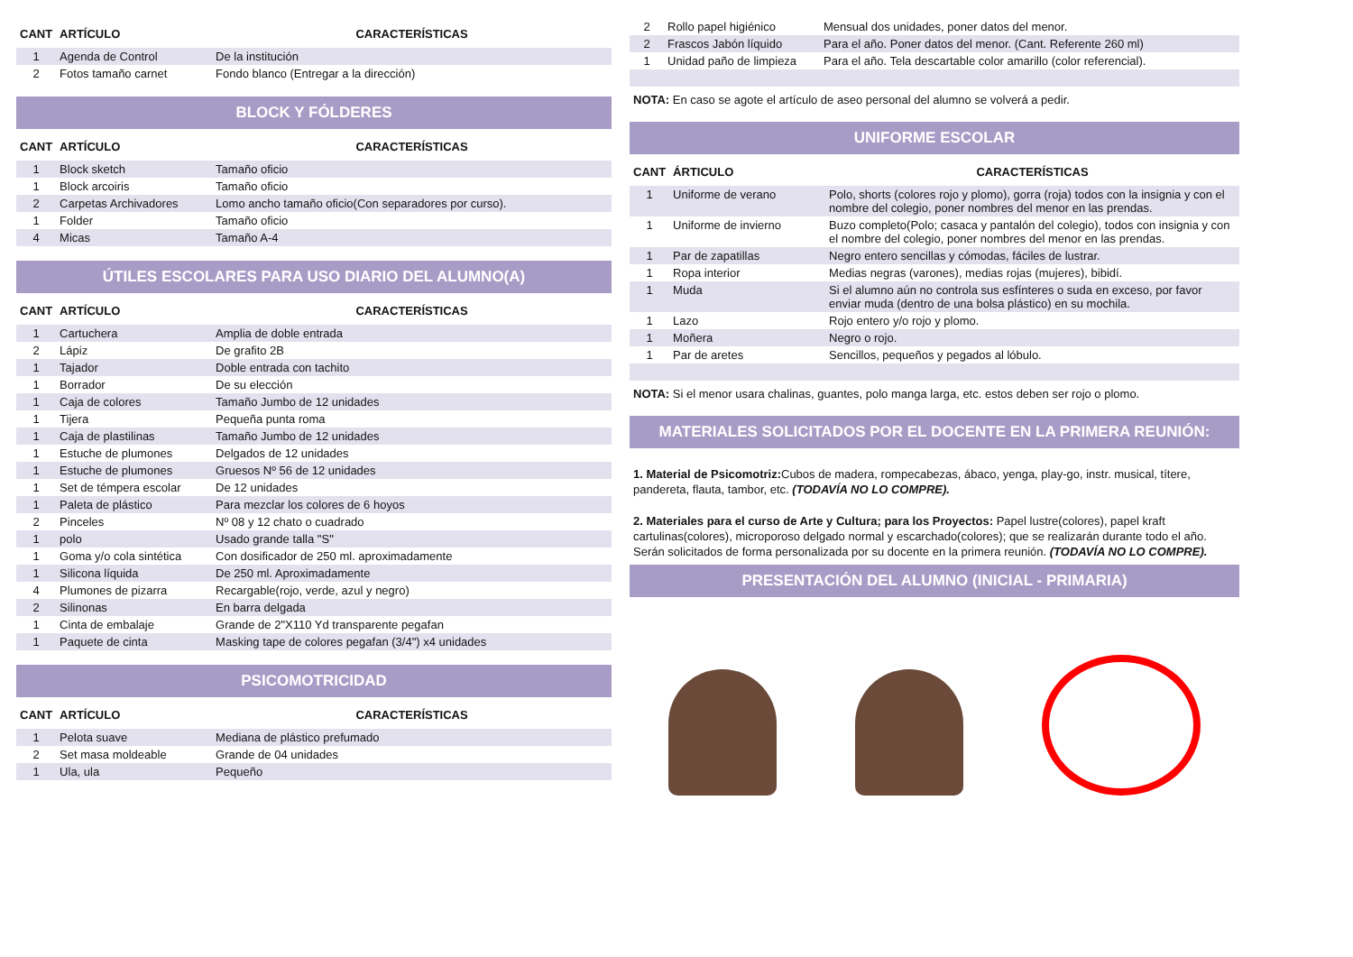| CANT | ARTÍCULO | CARACTERÍSTICAS |
| --- | --- | --- |
| 1 | Agenda de Control | De la institución |
| 2 | Fotos tamaño carnet | Fondo blanco (Entregar a la dirección) |
BLOCK Y FÓLDERES
| CANT | ARTÍCULO | CARACTERÍSTICAS |
| --- | --- | --- |
| 1 | Block sketch | Tamaño oficio |
| 1 | Block arcoiris | Tamaño oficio |
| 2 | Carpetas Archivadores | Lomo ancho tamaño oficio(Con separadores por curso). |
| 1 | Folder | Tamaño oficio |
| 4 | Micas | Tamaño A-4 |
ÚTILES ESCOLARES PARA USO DIARIO DEL ALUMNO(A)
| CANT | ARTÍCULO | CARACTERÍSTICAS |
| --- | --- | --- |
| 1 | Cartuchera | Amplia de doble entrada |
| 2 | Lápiz | De grafito 2B |
| 1 | Tajador | Doble entrada con tachito |
| 1 | Borrador | De su elección |
| 1 | Caja de colores | Tamaño Jumbo de 12 unidades |
| 1 | Tijera | Pequeña punta roma |
| 1 | Caja de plastilinas | Tamaño Jumbo de 12 unidades |
| 1 | Estuche de plumones | Delgados de 12 unidades |
| 1 | Estuche de plumones | Gruesos Nº 56 de 12 unidades |
| 1 | Set de témpera escolar | De 12 unidades |
| 1 | Paleta de plástico | Para mezclar los colores de 6 hoyos |
| 2 | Pinceles | Nº 08 y 12 chato o cuadrado |
| 1 | polo | Usado grande talla "S" |
| 1 | Goma y/o cola sintética | Con dosificador de 250 ml. aproximadamente |
| 1 | Silicona líquida | De 250 ml. Aproximadamente |
| 4 | Plumones de pizarra | Recargable(rojo, verde, azul y negro) |
| 2 | Silinonas | En barra delgada |
| 1 | Cinta de embalaje | Grande de 2"X110 Yd transparente pegafan |
| 1 | Paquete de cinta | Masking tape de colores pegafan (3/4") x4 unidades |
PSICOMOTRICIDAD
| CANT | ARTÍCULO | CARACTERÍSTICAS |
| --- | --- | --- |
| 1 | Pelota suave | Mediana de plástico prefumado |
| 2 | Set masa moldeable | Grande de 04 unidades |
| 1 | Ula, ula | Pequeño |
| 2 | Rollo papel higiénico | Mensual dos unidades, poner datos del menor. |
| 2 | Frascos Jabón líquido | Para el año. Poner datos del menor. (Cant. Referente 260 ml) |
| 1 | Unidad paño de limpieza | Para el año. Tela descartable color amarillo (color referencial). |
NOTA: En caso se agote el artículo de aseo personal del alumno se volverá a pedir.
UNIFORME ESCOLAR
| CANT | ÁRTICULO | CARACTERÍSTICAS |
| --- | --- | --- |
| 1 | Uniforme de verano | Polo, shorts (colores rojo y plomo), gorra (roja) todos con la insignia y con el nombre del colegio, poner nombres del menor en las prendas. |
| 1 | Uniforme de invierno | Buzo completo(Polo; casaca y pantalón del colegio), todos con insignia y con el nombre del colegio, poner nombres del menor en las prendas. |
| 1 | Par de zapatillas | Negro entero sencillas y cómodas, fáciles de lustrar. |
| 1 | Ropa interior | Medias negras (varones), medias rojas (mujeres), bibidí. |
| 1 | Muda | Si el alumno aún no controla sus esfínteres o suda en exceso, por favor enviar muda (dentro de una bolsa plástico) en su mochila. |
| 1 | Lazo | Rojo entero y/o rojo y plomo. |
| 1 | Moñera | Negro o rojo. |
| 1 | Par de aretes | Sencillos, pequeños y pegados al lóbulo. |
NOTA: Si el menor usara chalinas, guantes, polo manga larga, etc. estos deben ser rojo o plomo.
MATERIALES SOLICITADOS POR EL DOCENTE EN LA PRIMERA REUNIÓN:
1. Material de Psicomotriz: Cubos de madera, rompecabezas, ábaco, yenga, play-go, instr. musical, títere, pandereta, flauta, tambor, etc. (TODAVÍA NO LO COMPRE).
2. Materiales para el curso de Arte y Cultura; para los Proyectos: Papel lustre(colores), papel kraft cartulinas(colores), microporoso delgado normal y escarchado(colores); que se realizarán durante todo el año. Serán solicitados de forma personalizada por su docente en la primera reunión. (TODAVÍA NO LO COMPRE).
PRESENTACIÓN DEL ALUMNO (INICIAL - PRIMARIA)